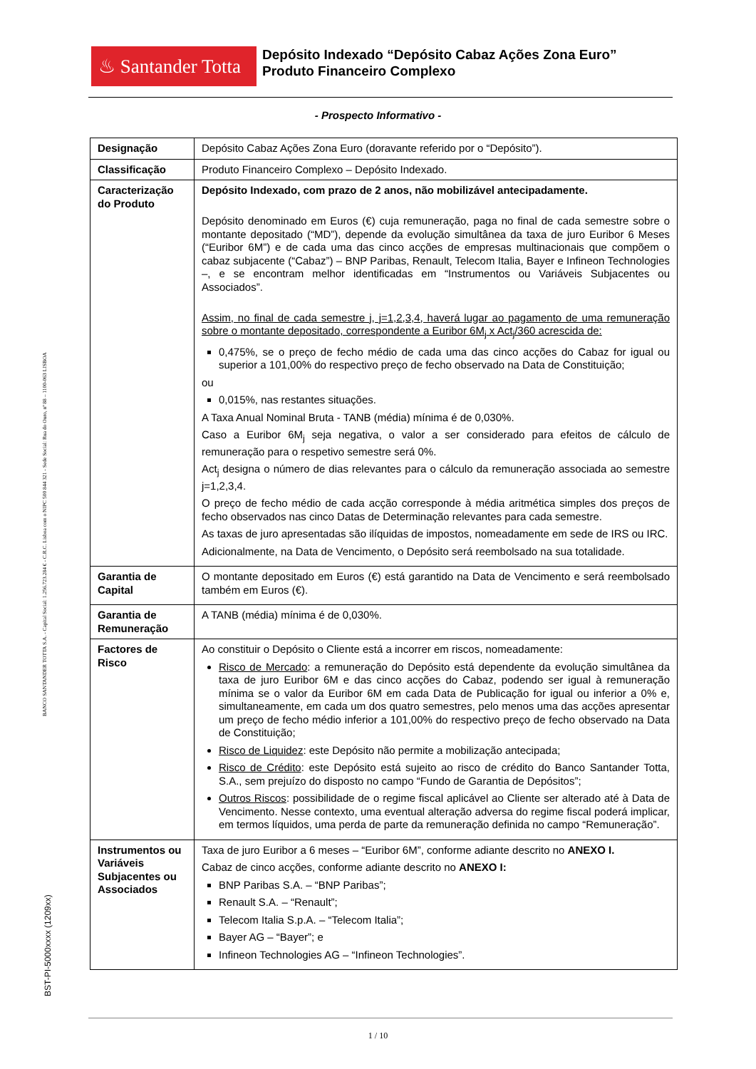♨ Santander Totta
Depósito Indexado “Depósito Cabaz Ações Zona Euro”
Produto Financeiro Complexo
- Prospecto Informativo -
| Designação | Depósito Cabaz Ações Zona Euro (doravante referido por o “Depósito”). |
| Classificação | Produto Financeiro Complexo – Depósito Indexado. |
| Caracterização do Produto | Depósito Indexado, com prazo de 2 anos, não mobilizável antecipadamente. Depósito denominado em Euros (€) cuja remuneração, paga no final de cada semestre sobre o montante depositado (“MD”), depende da evolução simultânea da taxa de juro Euribor 6 Meses (“Euribor 6M”) e de cada uma das cinco acções de empresas multinacionais que compõem o cabaz subjacente (“Cabaz”) – BNP Paribas, Renault, Telecom Italia, Bayer e Infineon Technologies –, e se encontram melhor identificadas em “Instrumentos ou Variáveis Subjacentes ou Associados”. Assim, no final de cada semestre j, j=1,2,3,4, haverá lugar ao pagamento de uma remuneração sobre o montante depositado, correspondente a Euribor 6M<sub>j</sub> x Act<sub>j</sub>/360 acrescida de: 0,475%, se o preço de fecho médio de cada uma das cinco acções do Cabaz for igual ou superior a 101,00% do respectivo preço de fecho observado na Data de Constituição; ou 0,015%, nas restantes situações. A Taxa Anual Nominal Bruta - TANB (média) mínima é de 0,030%. Caso a Euribor 6M<sub>j</sub> seja negativa, o valor a ser considerado para efeitos de cálculo de remuneração para o respetivo semestre será 0%. Act<sub>j</sub> designa o número de dias relevantes para o cálculo da remuneração associada ao semestre j=1,2,3,4. O preço de fecho médio de cada acção corresponde à média aritmética simples dos preços de fecho observados nas cinco Datas de Determinação relevantes para cada semestre. As taxas de juro apresentadas são ilíquidas de impostos, nomeadamente em sede de IRS ou IRC. Adicionalmente, na Data de Vencimento, o Depósito será reembolsado na sua totalidade. |
| Garantia de Capital | O montante depositado em Euros (€) está garantido na Data de Vencimento e será reembolsado também em Euros (€). |
| Garantia de Remuneração | A TANB (média) mínima é de 0,030%. |
| Factores de Risco | Ao constituir o Depósito o Cliente está a incorrer em riscos, nomeadamente: Risco de Mercado : a remuneração do Depósito está dependente da evolução simultânea da taxa de juro Euribor 6M e das cinco acções do Cabaz, podendo ser igual à remuneração mínima se o valor da Euribor 6M em cada Data de Publicação for igual ou inferior a 0% e, simultaneamente, em cada um dos quatro semestres, pelo menos uma das acções apresentar um preço de fecho médio inferior a 101,00% do respectivo preço de fecho observado na Data de Constituição; Risco de Liquidez : este Depósito não permite a mobilização antecipada; Risco de Crédito : este Depósito está sujeito ao risco de crédito do Banco Santander Totta, S.A., sem prejuízo do disposto no campo “Fundo de Garantia de Depósitos”; Outros Riscos : possibilidade de o regime fiscal aplicável ao Cliente ser alterado até à Data de Vencimento. Nesse contexto, uma eventual alteração adversa do regime fiscal poderá implicar, em termos líquidos, uma perda de parte da remuneração definida no campo “Remuneração”. |
| Instrumentos ou Variáveis Subjacentes ou Associados | Taxa de juro Euribor a 6 meses – “Euribor 6M”, conforme adiante descrito no ANEXO I. Cabaz de cinco acções, conforme adiante descrito no ANEXO I: BNP Paribas S.A. – “BNP Paribas”; Renault S.A. – “Renault”; Telecom Italia S.p.A. – “Telecom Italia”; Bayer AG – “Bayer”; e Infineon Technologies AG – “Infineon Technologies”. |
BANCO SANTANDER TOTTA S.A. - Capital Social: 1.256.723.284 € - C.R.C. Lisboa com o NIPC 500 844 321 - Sede Social: Rua do Ouro, nº 88 – 1100-063 LISBOA
BST-PI-5000xxxx (1209xx)
1 / 10